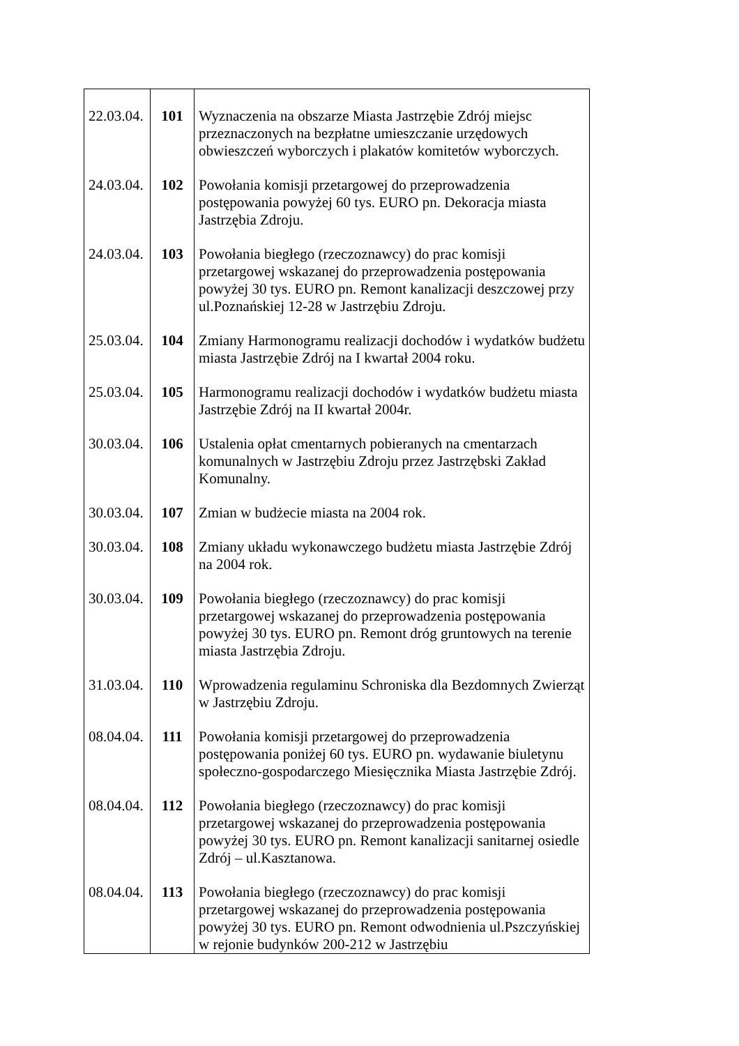| 22.03.04. | 101 | Wyznaczenia na obszarze Miasta Jastrzębie Zdrój miejsc przeznaczonych na bezpłatne umieszczanie urzędowych obwieszczeń wyborczych i plakatów komitetów wyborczych. |
| 24.03.04. | 102 | Powołania komisji przetargowej do przeprowadzenia postępowania powyżej 60 tys. EURO pn. Dekoracja miasta Jastrzębia Zdroju. |
| 24.03.04. | 103 | Powołania biegłego (rzeczoznawcy) do prac komisji przetargowej wskazanej do przeprowadzenia postępowania powyżej 30 tys. EURO pn. Remont kanalizacji deszczowej przy ul.Poznańskiej 12-28 w Jastrzębiu Zdroju. |
| 25.03.04. | 104 | Zmiany Harmonogramu realizacji dochodów i wydatków budżetu miasta Jastrzębie Zdrój na I kwartał 2004 roku. |
| 25.03.04. | 105 | Harmonogramu realizacji dochodów i wydatków budżetu miasta Jastrzębie Zdrój na II kwartał 2004r. |
| 30.03.04. | 106 | Ustalenia opłat cmentarnych pobieranych na cmentarzach komunalnych w Jastrzębiu Zdroju przez Jastrzębski Zakład Komunalny. |
| 30.03.04. | 107 | Zmian w budżecie miasta na 2004 rok. |
| 30.03.04. | 108 | Zmiany układu wykonawczego budżetu miasta Jastrzębie Zdrój na 2004 rok. |
| 30.03.04. | 109 | Powołania biegłego (rzeczoznawcy) do prac komisji przetargowej wskazanej do przeprowadzenia postępowania powyżej 30 tys. EURO pn. Remont dróg gruntowych na terenie miasta Jastrzębia Zdroju. |
| 31.03.04. | 110 | Wprowadzenia regulaminu Schroniska dla Bezdomnych Zwierząt w Jastrzębiu Zdroju. |
| 08.04.04. | 111 | Powołania komisji przetargowej do przeprowadzenia postępowania poniżej 60 tys. EURO pn. wydawanie biuletynu społeczno-gospodarczego Miesięcznika Miasta Jastrzębie Zdrój. |
| 08.04.04. | 112 | Powołania biegłego (rzeczoznawcy) do prac komisji przetargowej wskazanej do przeprowadzenia postępowania powyżej 30 tys. EURO pn. Remont kanalizacji sanitarnej osiedle Zdrój – ul.Kasztanowa. |
| 08.04.04. | 113 | Powołania biegłego (rzeczoznawcy) do prac komisji przetargowej wskazanej do przeprowadzenia postępowania powyżej 30 tys. EURO pn. Remont odwodnienia ul.Pszczyńskiej w rejonie budynków 200-212 w Jastrzębiu |